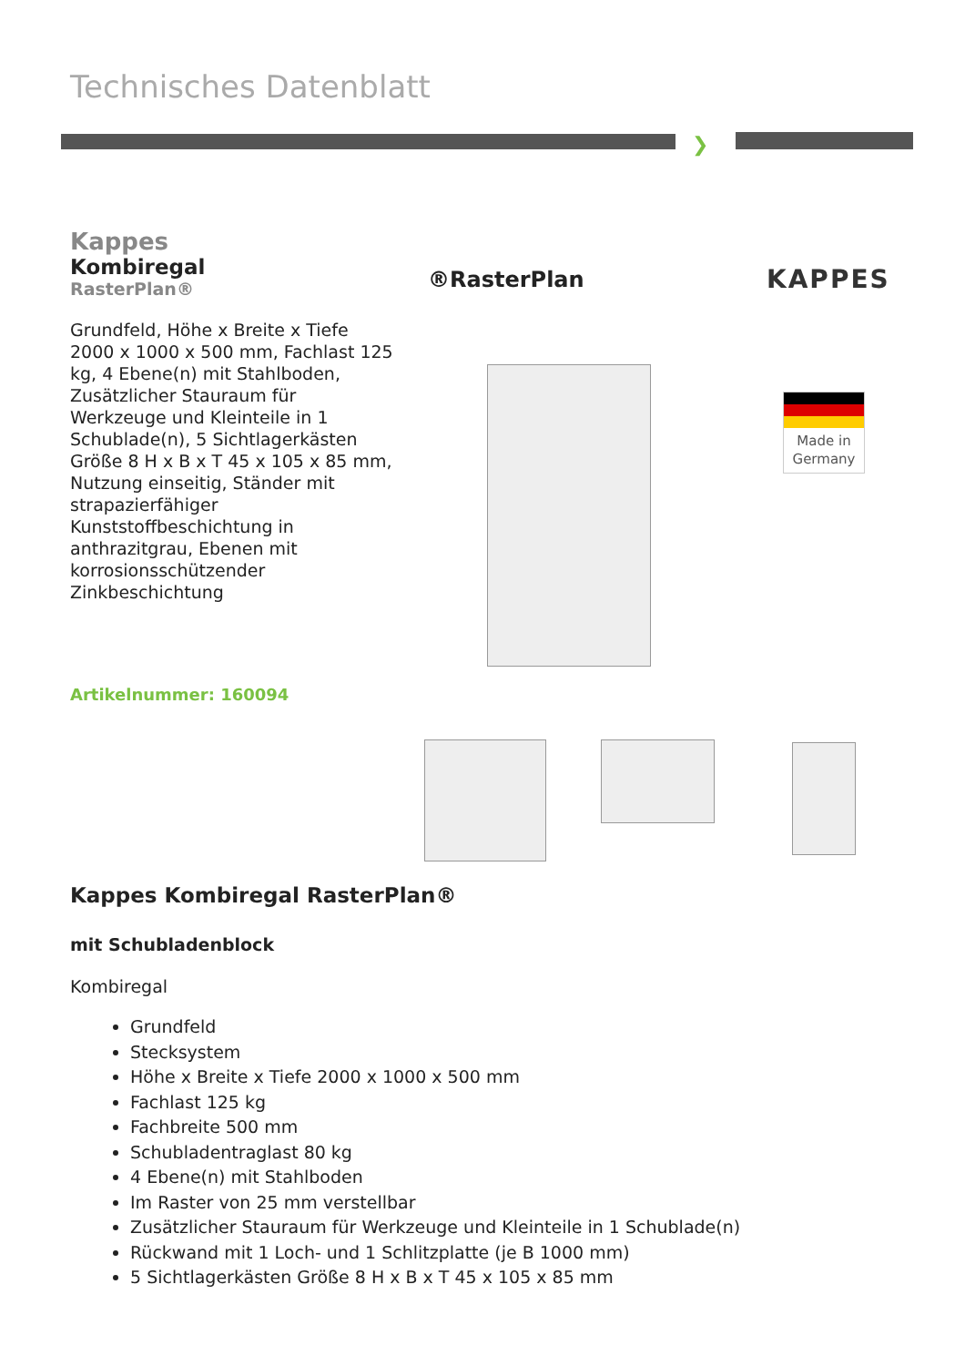Technisches Datenblatt
❯
Kappes
Kombiregal
RasterPlan®
Grundfeld, Höhe x Breite x Tiefe 2000 x 1000 x 500 mm, Fachlast 125 kg, 4 Ebene(n) mit Stahlboden, Zusätzlicher Stauraum für Werkzeuge und Kleinteile in 1 Schublade(n), 5 Sichtlagerkästen Größe 8 H x B x T 45 x 105 x 85 mm, Nutzung einseitig, Ständer mit strapazierfähiger Kunststoffbeschichtung in anthrazitgrau, Ebenen mit korrosionsschützender Zinkbeschichtung
®RasterPlan KAPPES
Made in
Germany
Artikelnummer: 160094
Kappes Kombiregal RasterPlan®
mit Schubladenblock
Kombiregal
Grundfeld
Stecksystem
Höhe x Breite x Tiefe 2000 x 1000 x 500 mm
Fachlast 125 kg
Fachbreite 500 mm
Schubladentraglast 80 kg
4 Ebene(n) mit Stahlboden
Im Raster von 25 mm verstellbar
Zusätzlicher Stauraum für Werkzeuge und Kleinteile in 1 Schublade(n)
Rückwand mit 1 Loch- und 1 Schlitzplatte (je B 1000 mm)
5 Sichtlagerkästen Größe 8 H x B x T 45 x 105 x 85 mm